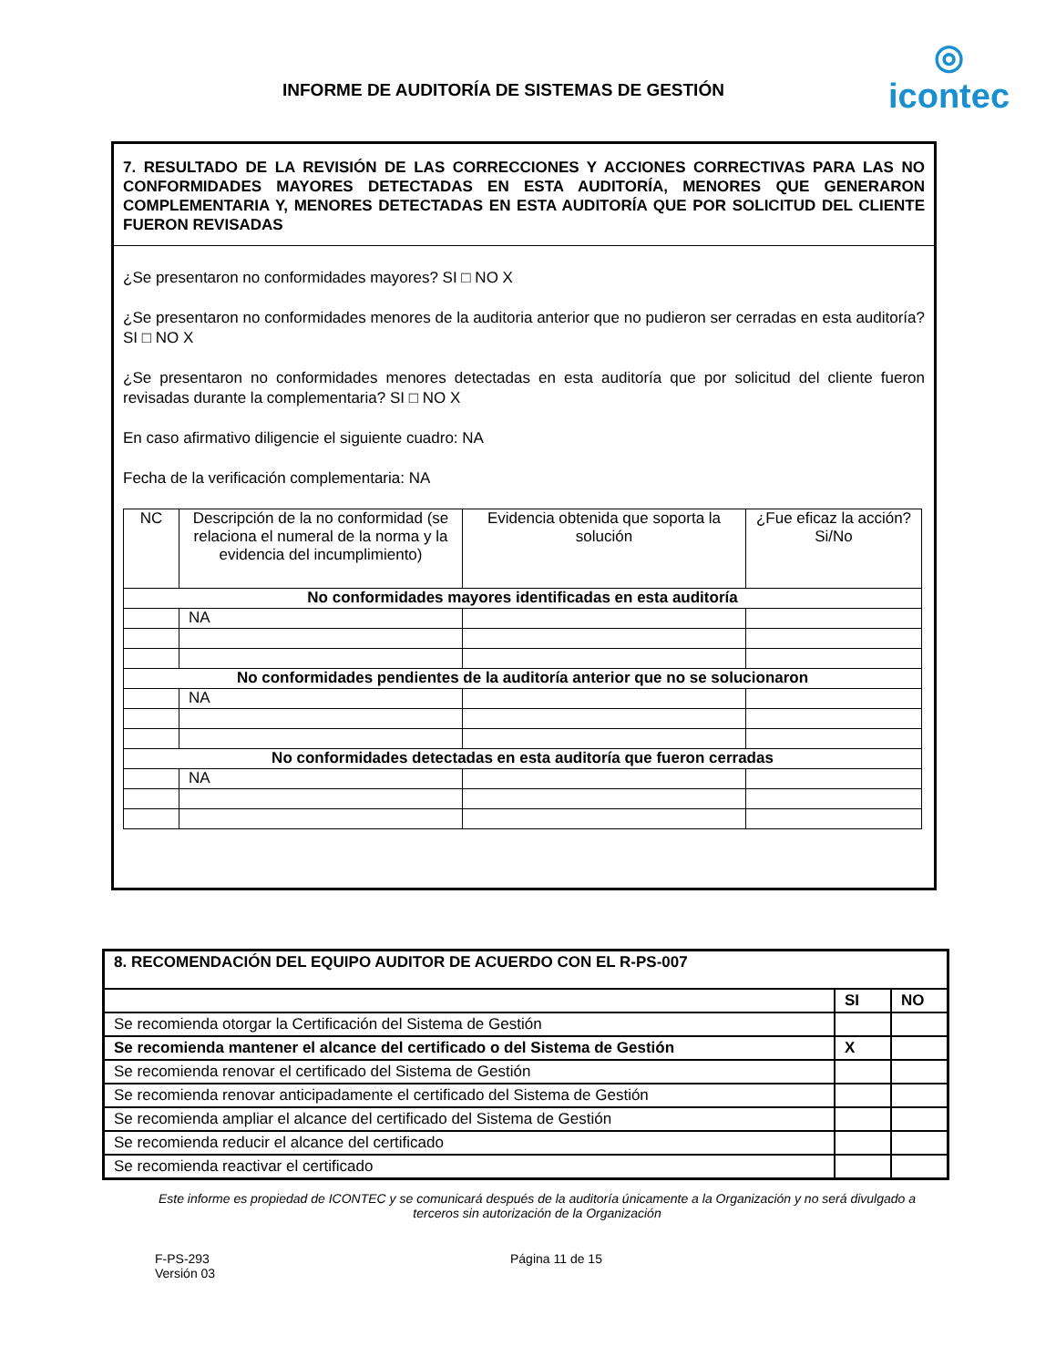INFORME DE AUDITORÍA DE SISTEMAS DE GESTIÓN
◎
icontec
7. RESULTADO DE LA REVISIÓN DE LAS CORRECCIONES Y ACCIONES CORRECTIVAS PARA LAS NO CONFORMIDADES MAYORES DETECTADAS EN ESTA AUDITORÍA, MENORES QUE GENERARON COMPLEMENTARIA Y, MENORES DETECTADAS EN ESTA AUDITORÍA QUE POR SOLICITUD DEL CLIENTE FUERON REVISADAS
¿Se presentaron no conformidades mayores? SI □ NO X
¿Se presentaron no conformidades menores de la auditoria anterior que no pudieron ser cerradas en esta auditoría? SI □ NO X
¿Se presentaron no conformidades menores detectadas en esta auditoría que por solicitud del cliente fueron revisadas durante la complementaria? SI □ NO X
En caso afirmativo diligencie el siguiente cuadro: NA
Fecha de la verificación complementaria: NA
| NC | Descripción de la no conformidad (se relaciona el numeral de la norma y la evidencia del incumplimiento) | Evidencia obtenida que soporta la solución | ¿Fue eficaz la acción? Si/No |
| No conformidades mayores identificadas en esta auditoría | | | |
| | NA | | |
| No conformidades pendientes de la auditoría anterior que no se solucionaron | | | |
| | NA | | |
| No conformidades detectadas en esta auditoría que fueron cerradas | | | |
| | NA | | |
| 8. RECOMENDACIÓN DEL EQUIPO AUDITOR DE ACUERDO CON EL R-PS-007 | | |
| | SI | NO |
| Se recomienda otorgar la Certificación del Sistema de Gestión | | |
| Se recomienda mantener el alcance del certificado o del Sistema de Gestión | X | |
| Se recomienda renovar el certificado del Sistema de Gestión | | |
| Se recomienda renovar anticipadamente el certificado del Sistema de Gestión | | |
| Se recomienda ampliar el alcance del certificado del Sistema de Gestión | | |
| Se recomienda reducir el alcance del certificado | | |
| Se recomienda reactivar el certificado | | |
Este informe es propiedad de ICONTEC y se comunicará después de la auditoría únicamente a la Organización y no será divulgado a terceros sin autorización de la Organización
F-PS-293
Versión 03
Página 11 de 15